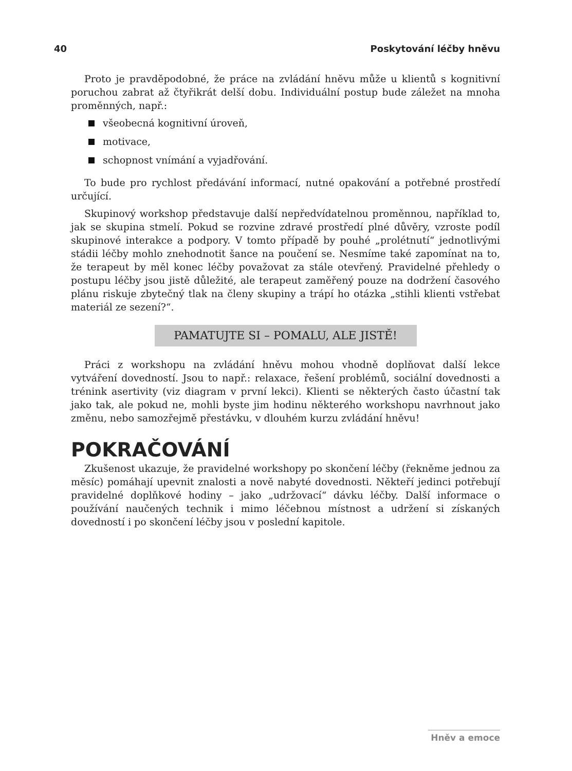40 Poskytování léčby hněvu
Proto je pravděpodobné, že práce na zvládání hněvu může u klientů s kognitivní poruchou zabrat až čtyřikrát delší dobu. Individuální postup bude záležet na mnoha proměnných, např.:
všeobecná kognitivní úroveň,
motivace,
schopnost vnímání a vyjadřování.
To bude pro rychlost předávání informací, nutné opakování a potřebné prostředí určující.
Skupinový workshop představuje další nepředvídatelnou proměnnou, například to, jak se skupina stmelí. Pokud se rozvine zdravé prostředí plné důvěry, vzroste podíl skupinové interakce a podpory. V tomto případě by pouhé „prolétnutí“ jednotlivými stádii léčby mohlo znehodnotit šance na poučení se. Nesmíme také zapomínat na to, že terapeut by měl konec léčby považovat za stále otevřený. Pravidelné přehledy o postupu léčby jsou jistě důležité, ale terapeut zaměřený pouze na dodržení časového plánu riskuje zbytečný tlak na členy skupiny a trápí ho otázka „stihli klienti vstřebat materiál ze sezení?“.
PAMATUJTE SI – POMALU, ALE JISTĚ!
Práci z workshopu na zvládání hněvu mohou vhodně doplňovat další lekce vytváření dovedností. Jsou to např.: relaxace, řešení problémů, sociální dovednosti a trénink asertivity (viz diagram v první lekci). Klienti se některých často účastní tak jako tak, ale pokud ne, mohli byste jim hodinu některého workshopu navrhnout jako změnu, nebo samozřejmě přestávku, v dlouhém kurzu zvládání hněvu!
POKRAČOVÁNÍ
Zkušenost ukazuje, že pravidelné workshopy po skončení léčby (řekněme jednou za měsíc) pomáhají upevnit znalosti a nově nabyté dovednosti. Někteří jedinci potřebují pravidelné doplňkové hodiny – jako „udržovací“ dávku léčby. Další informace o používání naučených technik i mimo léčebnou místnost a udržení si získaných dovedností i po skončení léčby jsou v poslední kapitole.
Hněv a emoce